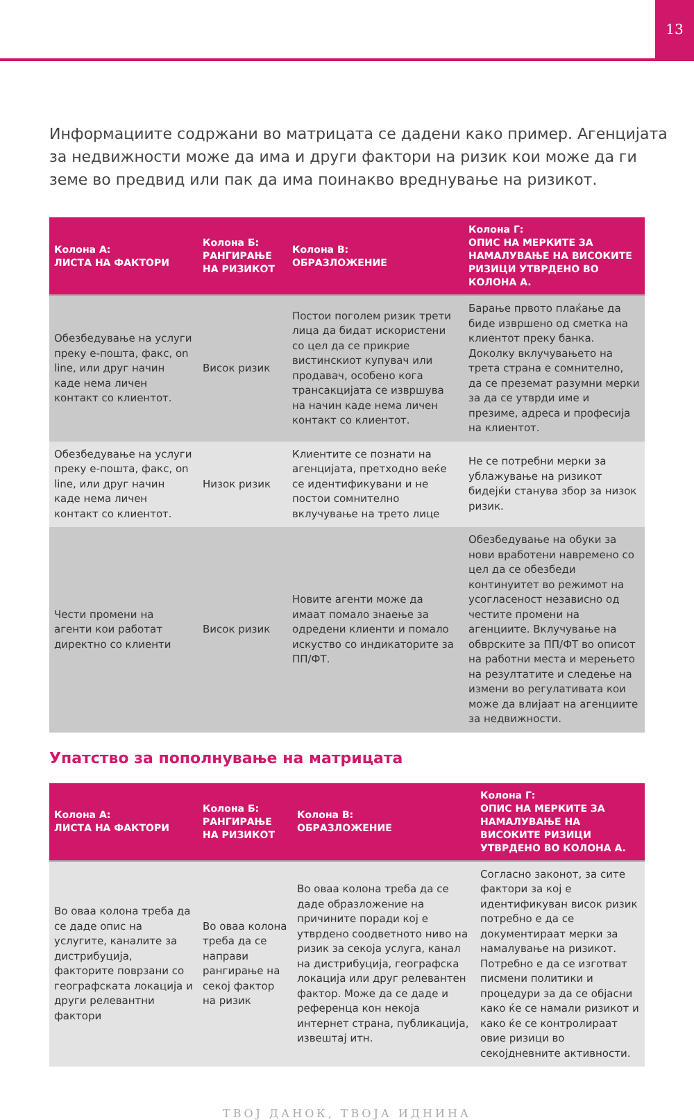13
Информациите содржани во матрицата се дадени како пример. Агенцијата за недвижности може да има и други фактори на ризик кои може да ги земе во предвид или пак да има поинакво вреднување на ризикот.
| Колона А: ЛИСТА НА ФАКТОРИ | Колона Б: РАНГИРАЊЕ НА РИЗИКОТ | Колона В: ОБРАЗЛОЖЕНИЕ | Колона Г: ОПИС НА МЕРКИТЕ ЗА НАМАЛУВАЊЕ НА ВИСОКИТЕ РИЗИЦИ УТВРДЕНО ВО КОЛОНА А. |
| --- | --- | --- | --- |
| Обезбедување на услуги преку е-пошта, факс, on line, или друг начин каде нема личен контакт со клиентот. | Висок ризик | Постои поголем ризик трети лица да бидат искористени со цел да се прикрие вистинскиот купувач или продавач, особено кога трансакцијата се извршува на начин каде нема личен контакт со клиентот. | Барање првото плаќање да биде извршено од сметка на клиентот преку банка. Доколку вклучувањето на трета страна е сомнително, да се преземат разумни мерки за да се утврди име и презиме, адреса и професија на клиентот. |
| Обезбедување на услуги преку е-пошта, факс, on line, или друг начин каде нема личен контакт со клиентот. | Низок ризик | Клиентите се познати на агенцијата, претходно веќе се идентификувани и не постои сомнително вклучување на трето лице | Не се потребни мерки за ублажување на ризикот бидејќи станува збор за низок ризик. |
| Чести промени на агенти кои работат директно со клиенти | Висок ризик | Новите агенти може да имаат помало знаење за одредени клиенти и помало искуство со индикаторите за ПП/ФТ. | Обезбедување на обуки за нови вработени навремено со цел да се обезбеди континуитет во режимот на усогласеност независно од честите промени на агенциите. Вклучување на обврските за ПП/ФТ во описот на работни места и мерењето на резултатите и следење на измени во регулативата кои може да влијаат на агенциите за недвижности. |
Упатство за пополнување на матрицата
| Колона А: ЛИСТА НА ФАКТОРИ | Колона Б: РАНГИРАЊЕ НА РИЗИКОТ | Колона В: ОБРАЗЛОЖЕНИЕ | Колона Г: ОПИС НА МЕРКИТЕ ЗА НАМАЛУВАЊЕ НА ВИСОКИТЕ РИЗИЦИ УТВРДЕНО ВО КОЛОНА А. |
| --- | --- | --- | --- |
| Во оваа колона треба да се даде опис на услугите, каналите за дистрибуција, факторите поврзани со географската локација и други релевантни фактори | Во оваа колона треба да се направи рангирање на секој фактор на ризик | Во оваа колона треба да се даде образложение на причините поради кој е утврдено соодветното ниво на ризик за секоја услуга, канал на дистрибуција, географска локација или друг релевантен фактор. Може да се даде и референца кон некоја интернет страна, публикација, извештај итн. | Согласно законот, за сите фактори за кој е идентификуван висок ризик потребно е да се документираат мерки за намалување на ризикот. Потребно е да се изготват писмени политики и процедури за да се објасни како ќе се намали ризикот и како ќе се контролираат овие ризици во секојдневните активности. |
ТВОЈ ДАНОК, ТВОЈА ИДНИНА